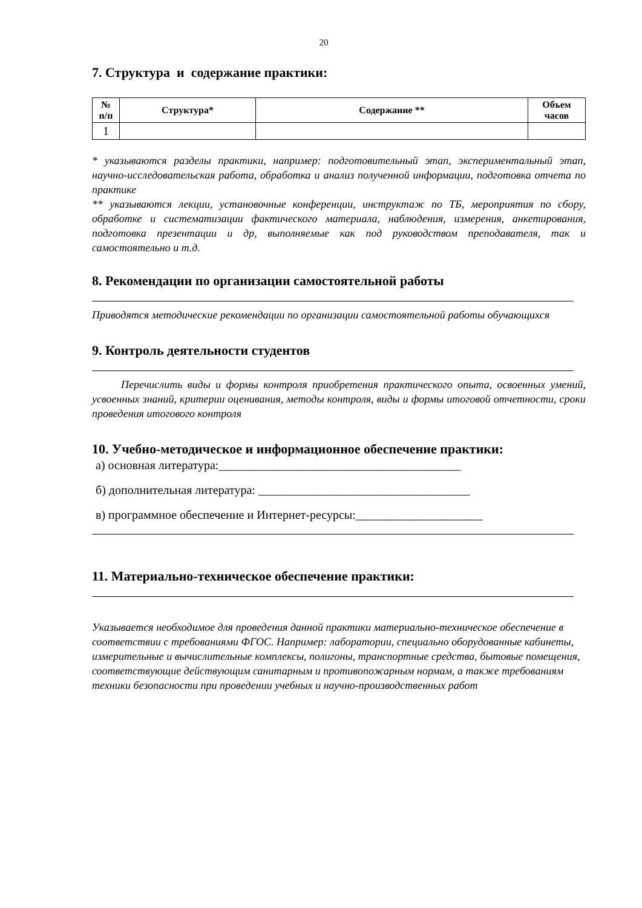20
7. Структура и содержание практики:
| № п/п | Структура* | Содержание ** | Объем часов |
| --- | --- | --- | --- |
| 1 | | | |
* указываются разделы практики, например: подготовительный этап, экспериментальный этап, научно-исследовательская работа, обработка и анализ полученной информации, подготовка отчета по практике
** указываются лекции, установочные конференции, инструктаж по ТБ, мероприятия по сбору, обработке и систематизации фактического материала, наблюдения, измерения, анкетирования, подготовка презентации и др, выполняемые как под руководством преподавателя, так и самостоятельно и т.д.
8. Рекомендации по организации самостоятельной работы
Приводятся методические рекомендации по организации самостоятельной работы обучающихся
9. Контроль деятельности студентов
Перечислить виды и формы контроля приобретения практического опыта, освоенных умений, усвоенных знаний, критерии оценивания, методы контроля, виды и формы итоговой отчетности, сроки проведения итогового контроля
10. Учебно-методическое и информационное обеспечение практики:
а) основная литература:________________________________________
б) дополнительная литература: ___________________________________
в) программное обеспечение и Интернет-ресурсы:_____________________
11. Материально-техническое обеспечение практики:
Указывается необходимое для проведения данной практики материально-техническое обеспечение в соответствии с требованиями ФГОС. Например: лаборатории, специально оборудованные кабинеты, измерительные и вычислительные комплексы, полигоны, транспортные средства, бытовые помещения, соответствующие действующим санитарным и противопожарным нормам, а также требованиям техники безопасности при проведении учебных и научно-производственных работ